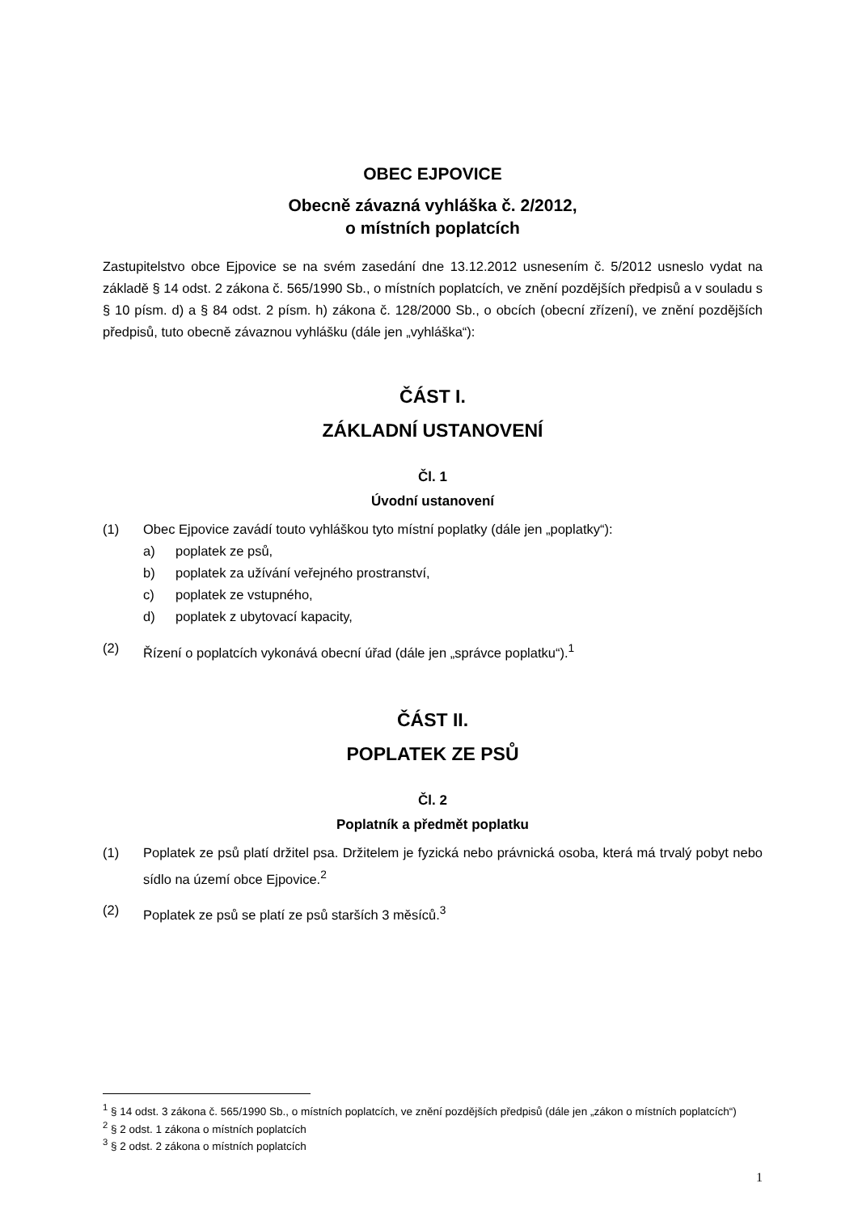OBEC EJPOVICE
Obecně závazná vyhláška č. 2/2012,
o místních poplatcích
Zastupitelstvo obce Ejpovice se na svém zasedání dne 13.12.2012 usnesením č. 5/2012 usneslo vydat na základě § 14 odst. 2 zákona č. 565/1990 Sb., o místních poplatcích, ve znění pozdějších předpisů a v souladu s § 10 písm. d) a § 84 odst. 2 písm. h) zákona č. 128/2000 Sb., o obcích (obecní zřízení), ve znění pozdějších předpisů, tuto obecně závaznou vyhlášku (dále jen „vyhláška“):
ČÁST I.
ZÁKLADNÍ USTANOVENÍ
Čl. 1
Úvodní ustanovení
(1) Obec Ejpovice zavádí touto vyhláškou tyto místní poplatky (dále jen „poplatky“):
a) poplatek ze psů,
b) poplatek za užívání veřejného prostranství,
c) poplatek ze vstupného,
d) poplatek z ubytovací kapacity,
(2) Řízení o poplatcích vykonává obecní úřad (dále jen „správce poplatku“).<sup>1</sup>
ČÁST II.
POPLATEK ZE PSŮ
Čl. 2
Poplatník a předmět poplatku
(1) Poplatek ze psů platí držitel psa. Držitelem je fyzická nebo právnická osoba, která má trvalý pobyt nebo sídlo na území obce Ejpovice.<sup>2</sup>
(2) Poplatek ze psů se platí ze psů starších 3 měsíců.<sup>3</sup>
<sup>1</sup> § 14 odst. 3 zákona č. 565/1990 Sb., o místních poplatcích, ve znění pozdějších předpisů (dále jen „zákon o místních poplatcích“)
<sup>2</sup> § 2 odst. 1 zákona o místních poplatcích
<sup>3</sup> § 2 odst. 2 zákona o místních poplatcích
1